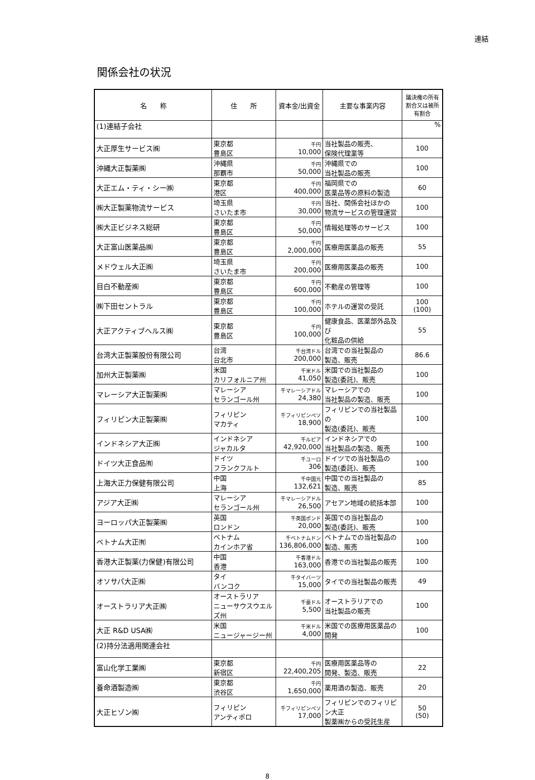連結
関係会社の状況
| 名 称 | 住 所 | 資本金/出資金 | 主要な事業内容 | 議決権の所有割合又は被所有割合 |
| --- | --- | --- | --- | --- |
| (1)連結子会社 | | | | % |
| 大正厚生サービス㈱ | 東京都 豊島区 | 千円 10,000 | 当社製品の販売、 保険代理業等 | 100 |
| 沖縄大正製薬㈱ | 沖縄県 那覇市 | 千円 50,000 | 沖縄県での 当社製品の販売 | 100 |
| 大正エム・ティ・シー㈱ | 東京都 港区 | 千円 400,000 | 福岡県での 医薬品等の原料の製造 | 60 |
| ㈱大正製薬物流サービス | 埼玉県 さいたま市 | 千円 30,000 | 当社、関係会社ほかの 物流サービスの管理運営 | 100 |
| ㈱大正ビジネス総研 | 東京都 豊島区 | 千円 50,000 | 情報処理等のサービス | 100 |
| 大正富山医薬品㈱ | 東京都 豊島区 | 千円 2,000,000 | 医療用医薬品の販売 | 55 |
| メドウェル大正㈱ | 埼玉県 さいたま市 | 千円 200,000 | 医療用医薬品の販売 | 100 |
| 目白不動産㈱ | 東京都 豊島区 | 千円 600,000 | 不動産の管理等 | 100 |
| ㈱下田セントラル | 東京都 豊島区 | 千円 100,000 | ホテルの運営の受託 | 100 (100) |
| 大正アクティブヘルス㈱ | 東京都 豊島区 | 千円 100,000 | 健康食品、医薬部外品及び 化粧品の供給 | 55 |
| 台湾大正製薬股份有限公司 | 台湾 台北市 | 千台湾ドル 200,000 | 台湾での当社製品の 製造、販売 | 86.6 |
| 加州大正製薬㈱ | 米国 カリフォルニア州 | 千米ドル 41,050 | 米国での当社製品の 製造(委託)、販売 | 100 |
| マレーシア大正製薬㈱ | マレーシア セランゴール州 | 千マレーシアドル 24,380 | マレーシアでの 当社製品の製造、販売 | 100 |
| フィリピン大正製薬㈱ | フィリピン マカティ | 千フィリピンペソ 18,900 | フィリピンでの当社製品の 製造(委託)、販売 | 100 |
| インドネシア大正㈱ | インドネシア ジャカルタ | 千ルピア 42,920,000 | インドネシアでの 当社製品の製造、販売 | 100 |
| ドイツ大正食品㈲ | ドイツ フランクフルト | 千ユーロ 306 | ドイツでの当社製品の 製造(委託)、販売 | 100 |
| 上海大正力保健有限公司 | 中国 上海 | 千中国元 132,621 | 中国での当社製品の 製造、販売 | 85 |
| アジア大正㈱ | マレーシア セランゴール州 | 千マレーシアドル 26,500 | アセアン地域の統括本部 | 100 |
| ヨーロッパ大正製薬㈱ | 英国 ロンドン | 千英国ポンド 20,000 | 英国での当社製品の 製造(委託)、販売 | 100 |
| ベトナム大正㈲ | ベトナム カインホア省 | 千ベトナムドン 136,806,000 | ベトナムでの当社製品の 製造、販売 | 100 |
| 香港大正製薬(力保健)有限公司 | 中国 香港 | 千香港ドル 163,000 | 香港での当社製品の販売 | 100 |
| オソサパ大正㈱ | タイ バンコク | 千タイバーツ 15,000 | タイでの当社製品の販売 | 49 |
| オーストラリア大正㈱ | オーストラリア ニューサウスウエルズ州 | 千豪ドル 5,500 | オーストラリアでの 当社製品の販売 | 100 |
| 大正 R&D USA㈱ | 米国 ニュージャージー州 | 千米ドル 4,000 | 米国での医療用医薬品の 開発 | 100 |
| (2)持分法適用関連会社 | | | | |
| 富山化学工業㈱ | 東京都 新宿区 | 千円 22,400,205 | 医療用医薬品等の 開発、製造、販売 | 22 |
| 養命酒製造㈱ | 東京都 渋谷区 | 千円 1,650,000 | 薬用酒の製造、販売 | 20 |
| 大正ヒゾン㈱ | フィリピン アンティポロ | 千フィリピンペソ 17,000 | フィリピンでのフィリピン大正 製薬㈱からの受託生産 | 50 (50) |
8